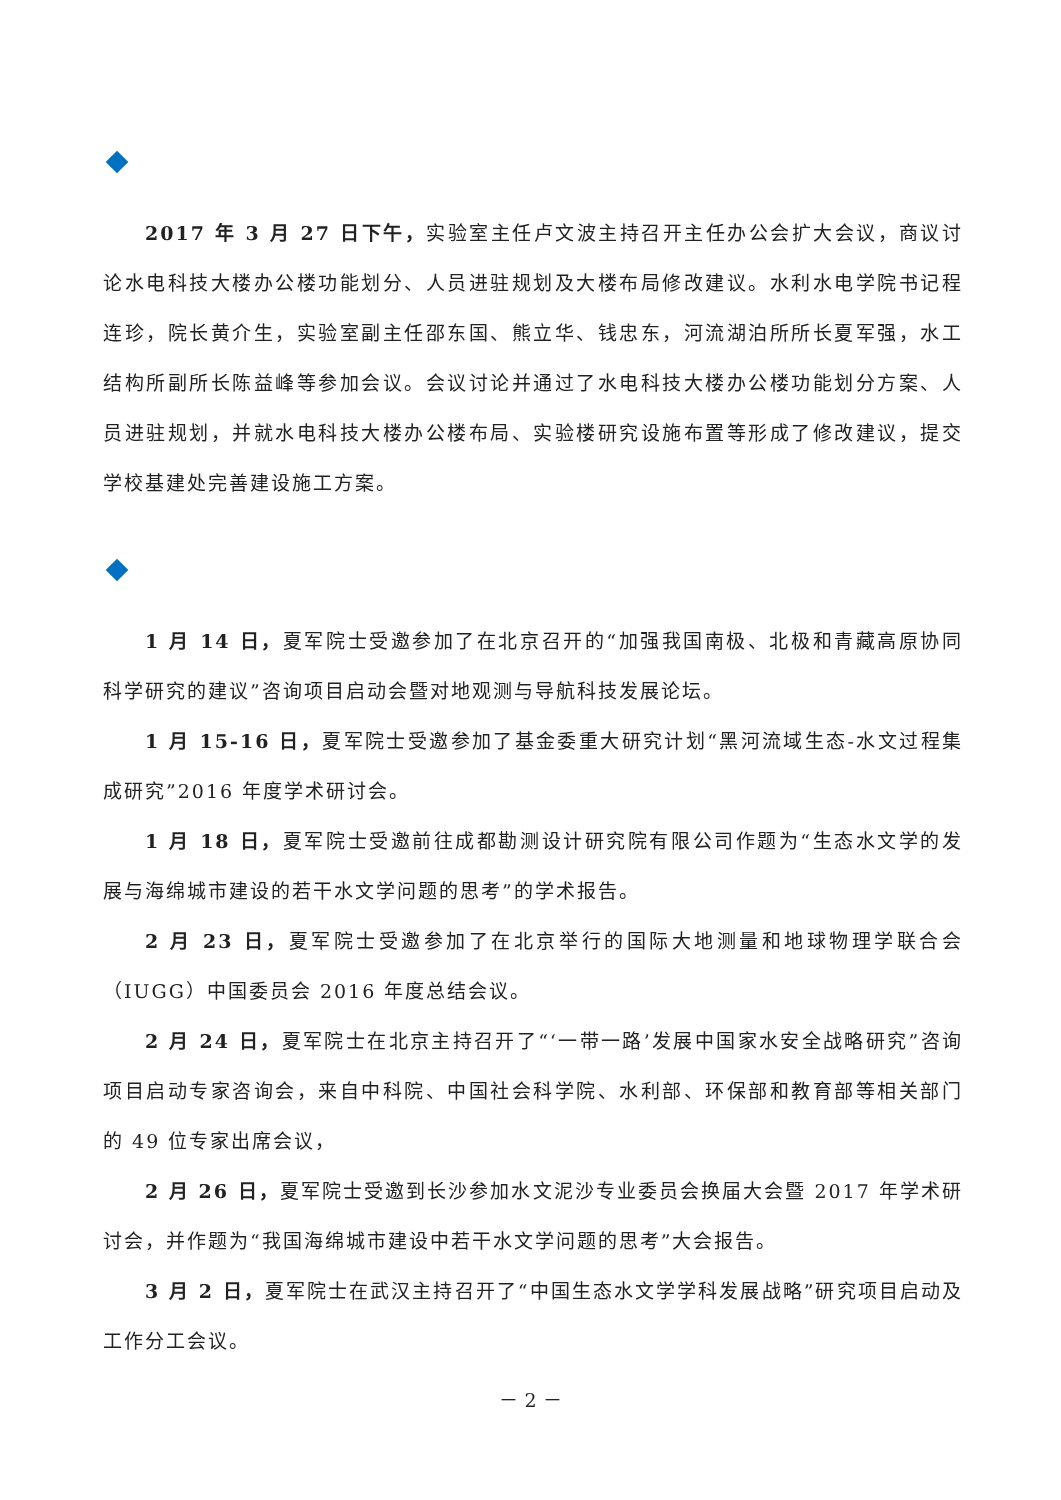2017 年 3 月 27 日下午，实验室主任卢文波主持召开主任办公会扩大会议，商议讨论水电科技大楼办公楼功能划分、人员进驻规划及大楼布局修改建议。水利水电学院书记程连珍，院长黄介生，实验室副主任邵东国、熊立华、钱忠东，河流湖泊所所长夏军强，水工结构所副所长陈益峰等参加会议。会议讨论并通过了水电科技大楼办公楼功能划分方案、人员进驻规划，并就水电科技大楼办公楼布局、实验楼研究设施布置等形成了修改建议，提交学校基建处完善建设施工方案。
1 月 14 日，夏军院士受邀参加了在北京召开的“加强我国南极、北极和青藏高原协同科学研究的建议”咨询项目启动会暨对地观测与导航科技发展论坛。
1 月 15-16 日，夏军院士受邀参加了基金委重大研究计划“黑河流域生态-水文过程集成研究”2016 年度学术研讨会。
1 月 18 日，夏军院士受邀前往成都勘测设计研究院有限公司作题为“生态水文学的发展与海绵城市建设的若干水文学问题的思考”的学术报告。
2 月 23 日，夏军院士受邀参加了在北京举行的国际大地测量和地球物理学联合会（IUGG）中国委员会 2016 年度总结会议。
2 月 24 日，夏军院士在北京主持召开了“‘一带一路’发展中国家水安全战略研究”咨询项目启动专家咨询会，来自中科院、中国社会科学院、水利部、环保部和教育部等相关部门的 49 位专家出席会议，
2 月 26 日，夏军院士受邀到长沙参加水文泥沙专业委员会换届大会暨 2017 年学术研讨会，并作题为“我国海绵城市建设中若干水文学问题的思考”大会报告。
3 月 2 日，夏军院士在武汉主持召开了“中国生态水文学学科发展战略”研究项目启动及工作分工会议。
－ 2 －